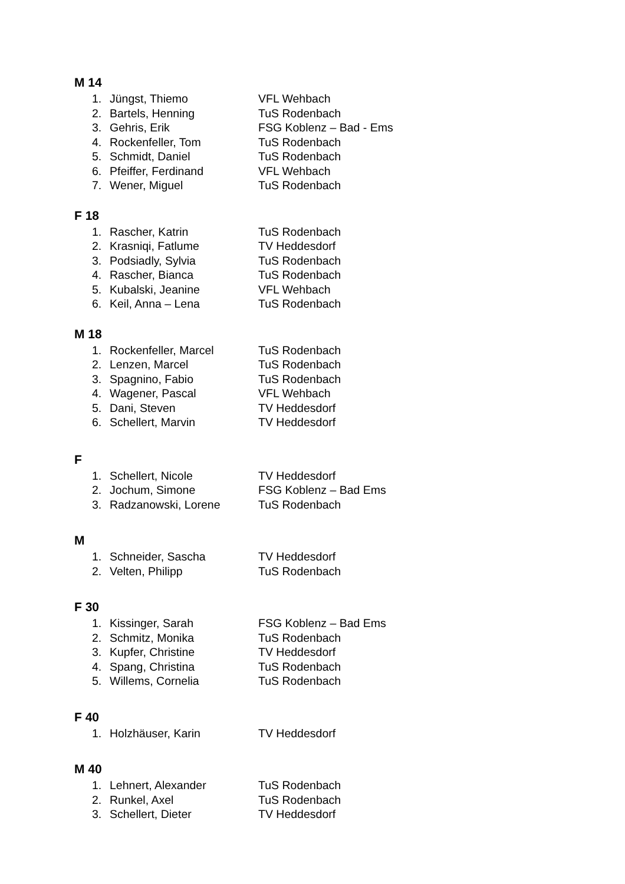M 14
1. Jüngst, Thiemo VFL Wehbach
2. Bartels, Henning TuS Rodenbach
3. Gehris, Erik FSG Koblenz – Bad - Ems
4. Rockenfeller, Tom TuS Rodenbach
5. Schmidt, Daniel TuS Rodenbach
6. Pfeiffer, Ferdinand VFL Wehbach
7. Wener, Miguel TuS Rodenbach
F 18
1. Rascher, Katrin TuS Rodenbach
2. Krasniqi, Fatlume TV Heddesdorf
3. Podsiadly, Sylvia TuS Rodenbach
4. Rascher, Bianca TuS Rodenbach
5. Kubalski, Jeanine VFL Wehbach
6. Keil, Anna – Lena TuS Rodenbach
M 18
1. Rockenfeller, Marcel TuS Rodenbach
2. Lenzen, Marcel TuS Rodenbach
3. Spagnino, Fabio TuS Rodenbach
4. Wagener, Pascal VFL Wehbach
5. Dani, Steven TV Heddesdorf
6. Schellert, Marvin TV Heddesdorf
F
1. Schellert, Nicole TV Heddesdorf
2. Jochum, Simone FSG Koblenz – Bad Ems
3. Radzanowski, Lorene TuS Rodenbach
M
1. Schneider, Sascha TV Heddesdorf
2. Velten, Philipp TuS Rodenbach
F 30
1. Kissinger, Sarah FSG Koblenz – Bad Ems
2. Schmitz, Monika TuS Rodenbach
3. Kupfer, Christine TV Heddesdorf
4. Spang, Christina TuS Rodenbach
5. Willems, Cornelia TuS Rodenbach
F 40
1. Holzhäuser, Karin TV Heddesdorf
M 40
1. Lehnert, Alexander TuS Rodenbach
2. Runkel, Axel TuS Rodenbach
3. Schellert, Dieter TV Heddesdorf